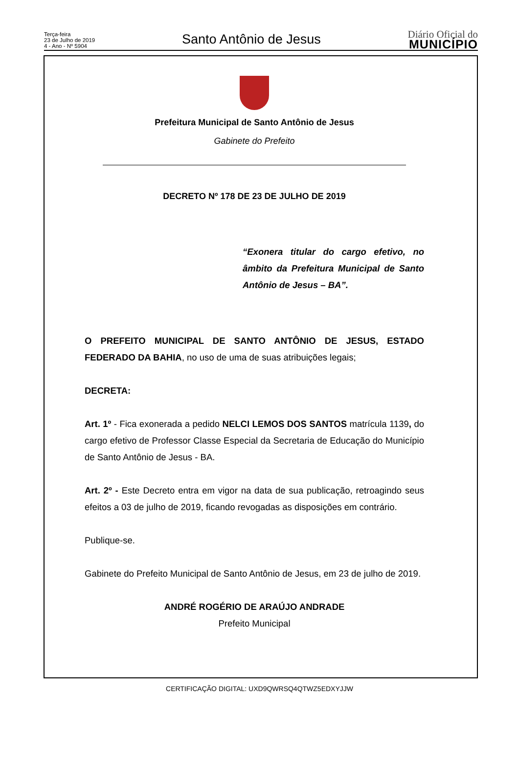Terça-feira
23 de Julho de 2019
4 - Ano - Nº 5904
Santo Antônio de Jesus
Diário Oficial do
MUNICÍPIO
Prefeitura Municipal de Santo Antônio de Jesus
Gabinete do Prefeito
DECRETO Nº 178 DE 23 DE JULHO DE 2019
“Exonera titular do cargo efetivo, no âmbito da Prefeitura Municipal de Santo Antônio de Jesus – BA”.
O PREFEITO MUNICIPAL DE SANTO ANTÔNIO DE JESUS, ESTADO FEDERADO DA BAHIA, no uso de uma de suas atribuições legais;
DECRETA:
Art. 1º - Fica exonerada a pedido NELCI LEMOS DOS SANTOS matrícula 1139, do cargo efetivo de Professor Classe Especial da Secretaria de Educação do Município de Santo Antônio de Jesus - BA.
Art. 2º - Este Decreto entra em vigor na data de sua publicação, retroagindo seus efeitos a 03 de julho de 2019, ficando revogadas as disposições em contrário.
Publique-se.
Gabinete do Prefeito Municipal de Santo Antônio de Jesus, em 23 de julho de 2019.
ANDRÉ ROGÉRIO DE ARAÚJO ANDRADE
Prefeito Municipal
CERTIFICAÇÃO DIGITAL: UXD9QWRSQ4QTWZ5EDXYJJW